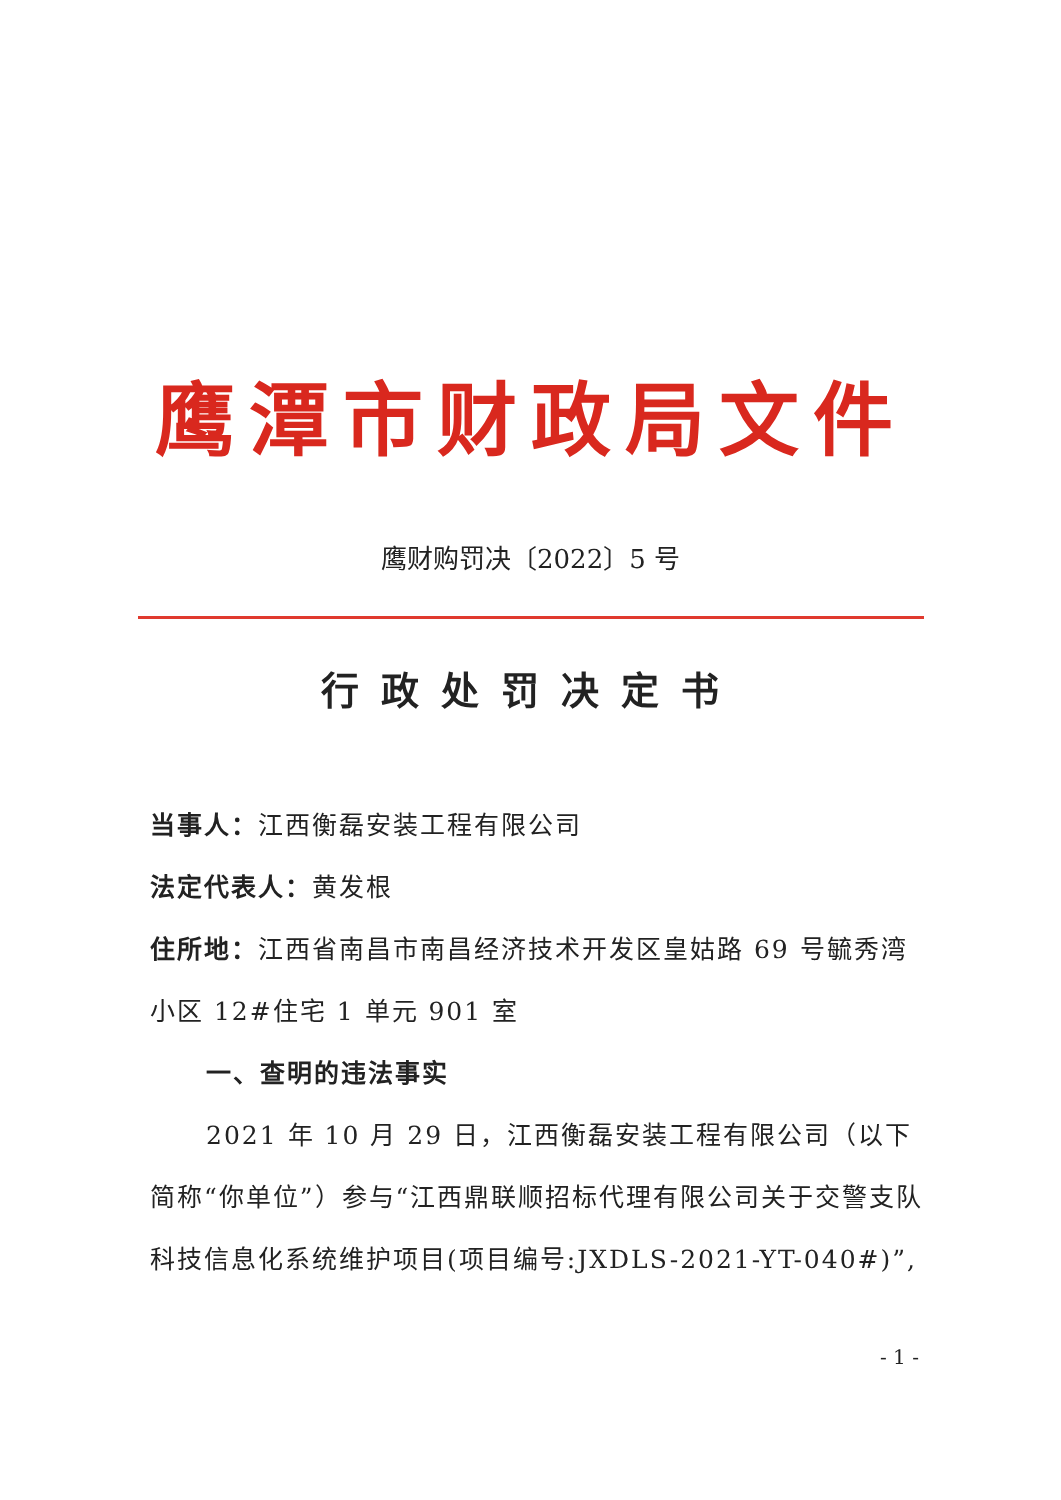鹰潭市财政局文件
鹰财购罚决〔2022〕5 号
行政处罚决定书
当事人：江西衡磊安装工程有限公司
法定代表人：黄发根
住所地：江西省南昌市南昌经济技术开发区皇姑路 69 号毓秀湾小区 12#住宅 1 单元 901 室
一、查明的违法事实
2021 年 10 月 29 日，江西衡磊安装工程有限公司（以下简称“你单位”）参与“江西鼎联顺招标代理有限公司关于交警支队科技信息化系统维护项目(项目编号:JXDLS-2021-YT-040#)”,
- 1 -